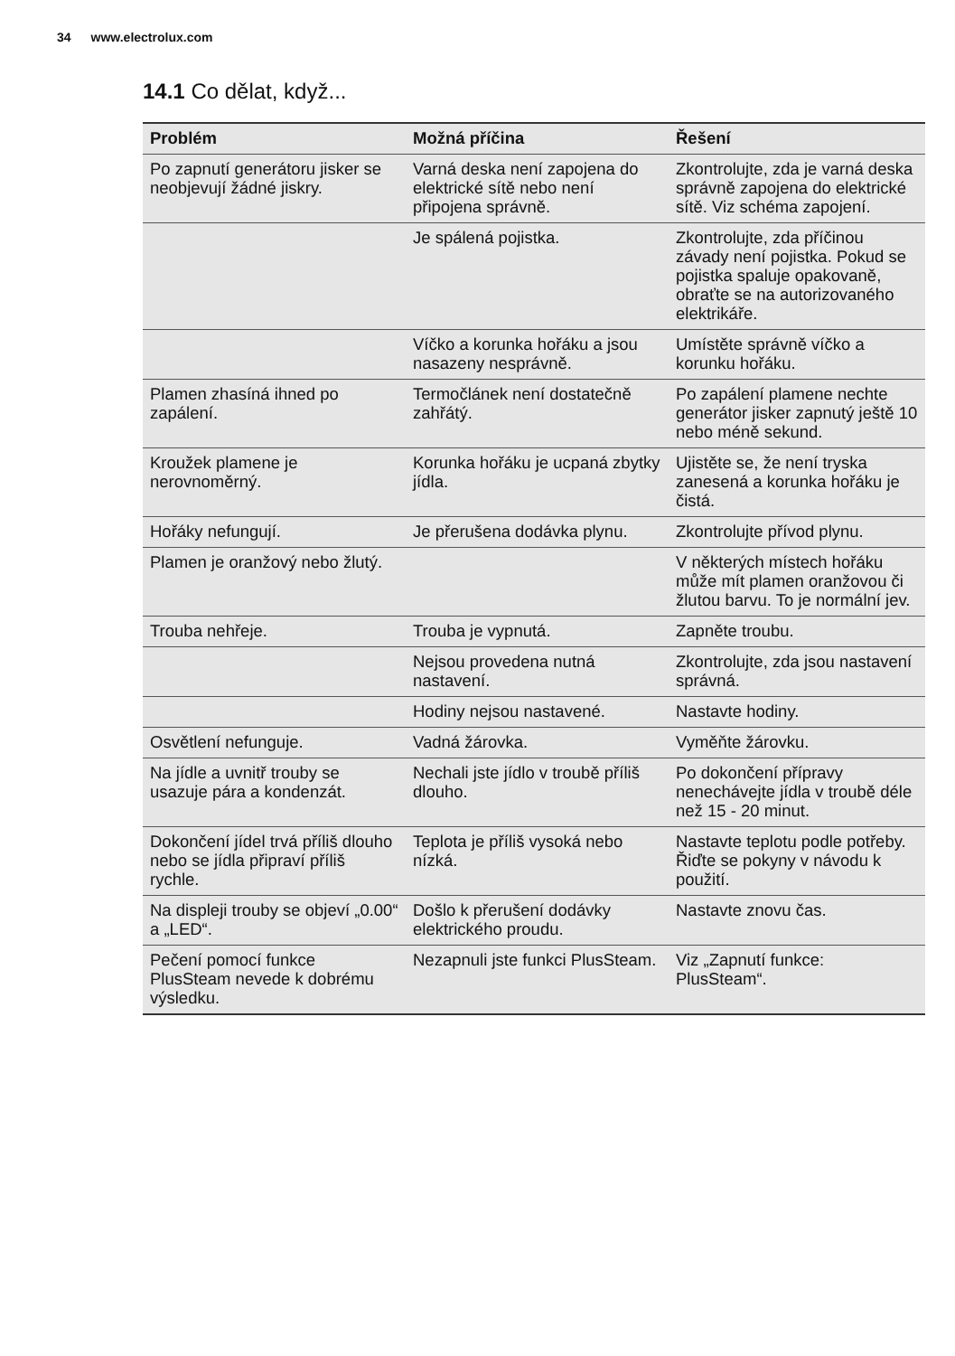34 www.electrolux.com
14.1 Co dělat, když...
| Problém | Možná příčina | Řešení |
| --- | --- | --- |
| Po zapnutí generátoru jisker se neobjevují žádné jiskry. | Varná deska není zapojena do elektrické sítě nebo není připojena správně. | Zkontrolujte, zda je varná deska správně zapojena do elektrické sítě. Viz schéma zapojení. |
| | Je spálená pojistka. | Zkontrolujte, zda příčinou závady není pojistka. Pokud se pojistka spaluje opakovaně, obraťte se na autorizovaného elektrikáře. |
| | Víčko a korunka hořáku a jsou nasazeny nesprávně. | Umístěte správně víčko a korunku hořáku. |
| Plamen zhasíná ihned po zapálení. | Termočlánek není dostatečně zahřátý. | Po zapálení plamene nechte generátor jisker zapnutý ještě 10 nebo méně sekund. |
| Kroužek plamene je nerovnoměrný. | Korunka hořáku je ucpaná zbytky jídla. | Ujistěte se, že není tryska zanesená a korunka hořáku je čistá. |
| Hořáky nefungují. | Je přerušena dodávka plynu. | Zkontrolujte přívod plynu. |
| Plamen je oranžový nebo žlutý. | | V některých místech hořáku může mít plamen oranžovou či žlutou barvu. To je normální jev. |
| Trouba nehřeje. | Trouba je vypnutá. | Zapněte troubu. |
| | Nejsou provedena nutná nastavení. | Zkontrolujte, zda jsou nastavení správná. |
| | Hodiny nejsou nastavené. | Nastavte hodiny. |
| Osvětlení nefunguje. | Vadná žárovka. | Vyměňte žárovku. |
| Na jídle a uvnitř trouby se usazuje pára a kondenzát. | Nechali jste jídlo v troubě příliš dlouho. | Po dokončení přípravy nenechávejte jídla v troubě déle než 15 - 20 minut. |
| Dokončení jídel trvá příliš dlouho nebo se jídla připraví příliš rychle. | Teplota je příliš vysoká nebo nízká. | Nastavte teplotu podle potřeby. Řiďte se pokyny v návodu k použití. |
| Na displeji trouby se objeví „0.00“ a „LED“. | Došlo k přerušení dodávky elektrického proudu. | Nastavte znovu čas. |
| Pečení pomocí funkce PlusSteam nevede k dobrému výsledku. | Nezapnuli jste funkci PlusSteam. | Viz „Zapnutí funkce: PlusSteam“. |